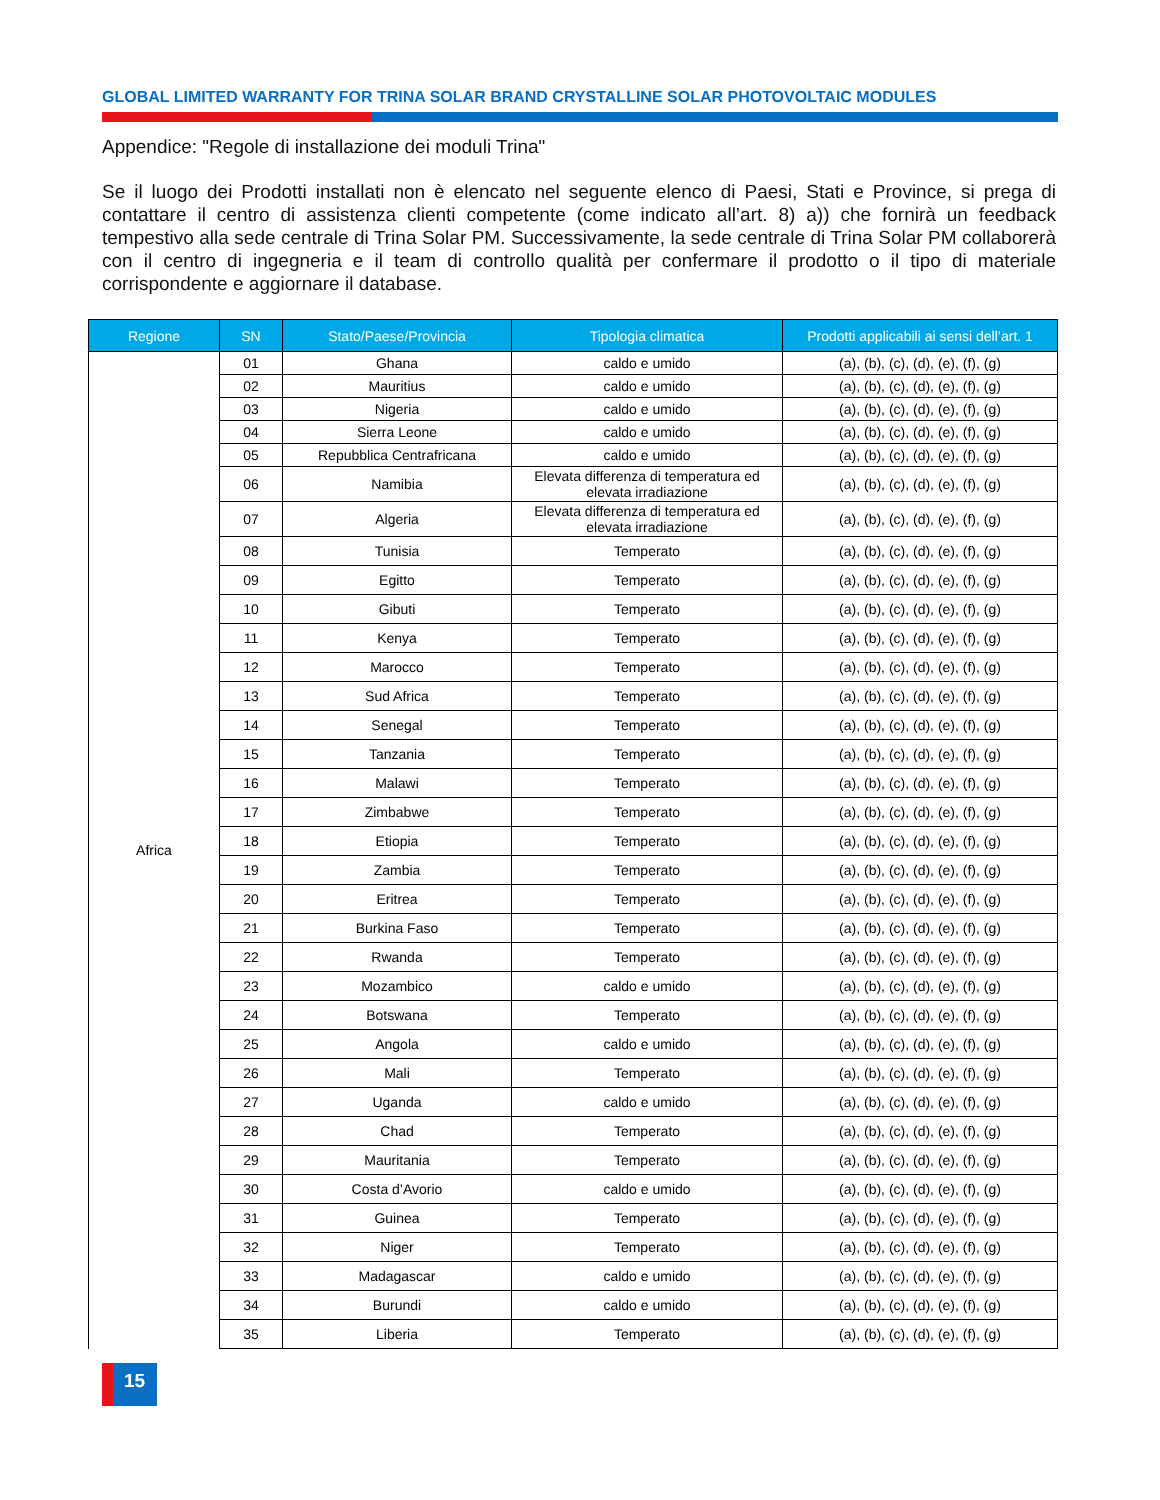GLOBAL LIMITED WARRANTY FOR TRINA SOLAR BRAND CRYSTALLINE SOLAR PHOTOVOLTAIC MODULES
Appendice: "Regole di installazione dei moduli Trina"
Se il luogo dei Prodotti installati non è elencato nel seguente elenco di Paesi, Stati e Province, si prega di contattare il centro di assistenza clienti competente (come indicato all’art. 8) a)) che fornirà un feedback tempestivo alla sede centrale di Trina Solar PM. Successivamente, la sede centrale di Trina Solar PM collaborerà con il centro di ingegneria e il team di controllo qualità per confermare il prodotto o il tipo di materiale corrispondente e aggiornare il database.
| Regione | SN | Stato/Paese/Provincia | Tipologia climatica | Prodotti applicabili ai sensi dell’art. 1 |
| --- | --- | --- | --- | --- |
| Africa | 01 | Ghana | caldo e umido | (a), (b), (c), (d), (e), (f), (g) |
| | 02 | Mauritius | caldo e umido | (a), (b), (c), (d), (e), (f), (g) |
| | 03 | Nigeria | caldo e umido | (a), (b), (c), (d), (e), (f), (g) |
| | 04 | Sierra Leone | caldo e umido | (a), (b), (c), (d), (e), (f), (g) |
| | 05 | Repubblica Centrafricana | caldo e umido | (a), (b), (c), (d), (e), (f), (g) |
| | 06 | Namibia | Elevata differenza di temperatura ed elevata irradiazione | (a), (b), (c), (d), (e), (f), (g) |
| | 07 | Algeria | Elevata differenza di temperatura ed elevata irradiazione | (a), (b), (c), (d), (e), (f), (g) |
| | 08 | Tunisia | Temperato | (a), (b), (c), (d), (e), (f), (g) |
| | 09 | Egitto | Temperato | (a), (b), (c), (d), (e), (f), (g) |
| | 10 | Gibuti | Temperato | (a), (b), (c), (d), (e), (f), (g) |
| | 11 | Kenya | Temperato | (a), (b), (c), (d), (e), (f), (g) |
| | 12 | Marocco | Temperato | (a), (b), (c), (d), (e), (f), (g) |
| | 13 | Sud Africa | Temperato | (a), (b), (c), (d), (e), (f), (g) |
| | 14 | Senegal | Temperato | (a), (b), (c), (d), (e), (f), (g) |
| | 15 | Tanzania | Temperato | (a), (b), (c), (d), (e), (f), (g) |
| | 16 | Malawi | Temperato | (a), (b), (c), (d), (e), (f), (g) |
| | 17 | Zimbabwe | Temperato | (a), (b), (c), (d), (e), (f), (g) |
| | 18 | Etiopia | Temperato | (a), (b), (c), (d), (e), (f), (g) |
| | 19 | Zambia | Temperato | (a), (b), (c), (d), (e), (f), (g) |
| | 20 | Eritrea | Temperato | (a), (b), (c), (d), (e), (f), (g) |
| | 21 | Burkina Faso | Temperato | (a), (b), (c), (d), (e), (f), (g) |
| | 22 | Rwanda | Temperato | (a), (b), (c), (d), (e), (f), (g) |
| | 23 | Mozambico | caldo e umido | (a), (b), (c), (d), (e), (f), (g) |
| | 24 | Botswana | Temperato | (a), (b), (c), (d), (e), (f), (g) |
| | 25 | Angola | caldo e umido | (a), (b), (c), (d), (e), (f), (g) |
| | 26 | Mali | Temperato | (a), (b), (c), (d), (e), (f), (g) |
| | 27 | Uganda | caldo e umido | (a), (b), (c), (d), (e), (f), (g) |
| | 28 | Chad | Temperato | (a), (b), (c), (d), (e), (f), (g) |
| | 29 | Mauritania | Temperato | (a), (b), (c), (d), (e), (f), (g) |
| | 30 | Costa d’Avorio | caldo e umido | (a), (b), (c), (d), (e), (f), (g) |
| | 31 | Guinea | Temperato | (a), (b), (c), (d), (e), (f), (g) |
| | 32 | Niger | Temperato | (a), (b), (c), (d), (e), (f), (g) |
| | 33 | Madagascar | caldo e umido | (a), (b), (c), (d), (e), (f), (g) |
| | 34 | Burundi | caldo e umido | (a), (b), (c), (d), (e), (f), (g) |
| | 35 | Liberia | Temperato | (a), (b), (c), (d), (e), (f), (g) |
15